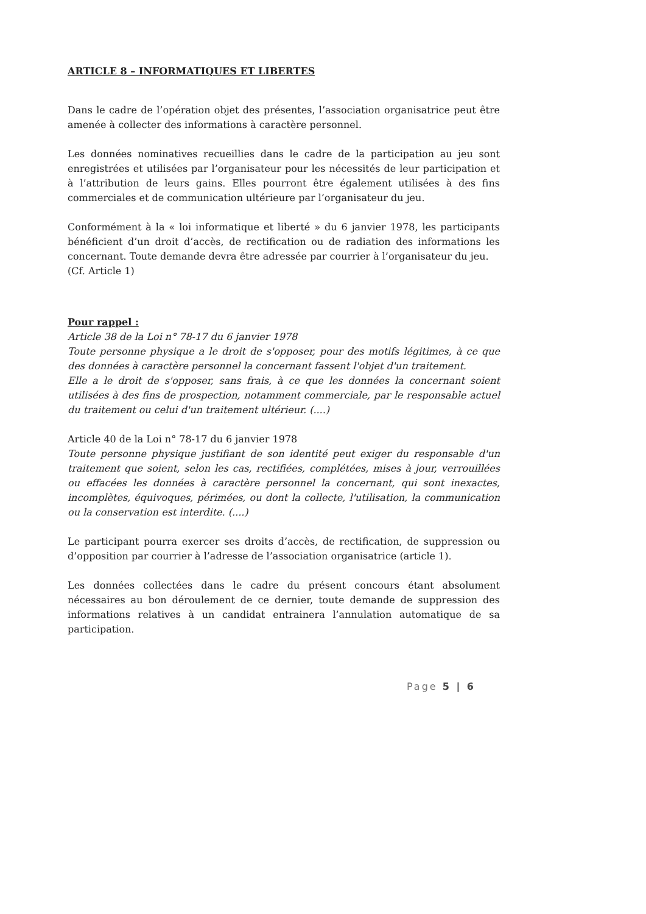ARTICLE 8 – INFORMATIQUES ET LIBERTES
Dans le cadre de l’opération objet des présentes, l’association organisatrice peut être amenée à collecter des informations à caractère personnel.
Les données nominatives recueillies dans le cadre de la participation au jeu sont enregistrées et utilisées par l’organisateur pour les nécessités de leur participation et à l’attribution de leurs gains. Elles pourront être également utilisées à des fins commerciales et de communication ultérieure par l’organisateur du jeu.
Conformément à la « loi informatique et liberté » du 6 janvier 1978, les participants bénéficient d’un droit d’accès, de rectification ou de radiation des informations les concernant. Toute demande devra être adressée par courrier à l’organisateur du jeu.
(Cf. Article 1)
Pour rappel :
Article 38 de la Loi n° 78-17 du 6 janvier 1978
Toute personne physique a le droit de s'opposer, pour des motifs légitimes, à ce que des données à caractère personnel la concernant fassent l'objet d'un traitement.
Elle a le droit de s'opposer, sans frais, à ce que les données la concernant soient utilisées à des fins de prospection, notamment commerciale, par le responsable actuel du traitement ou celui d'un traitement ultérieur. (....)
Article 40 de la Loi n° 78-17 du 6 janvier 1978
Toute personne physique justifiant de son identité peut exiger du responsable d'un traitement que soient, selon les cas, rectifiées, complétées, mises à jour, verrouillées ou effacées les données à caractère personnel la concernant, qui sont inexactes, incomplètes, équivoques, périmées, ou dont la collecte, l'utilisation, la communication ou la conservation est interdite. (....)
Le participant pourra exercer ses droits d’accès, de rectification, de suppression ou d’opposition par courrier à l’adresse de l’association organisatrice (article 1).
Les données collectées dans le cadre du présent concours étant absolument nécessaires au bon déroulement de ce dernier, toute demande de suppression des informations relatives à un candidat entrainera l’annulation automatique de sa participation.
Page 5 | 6